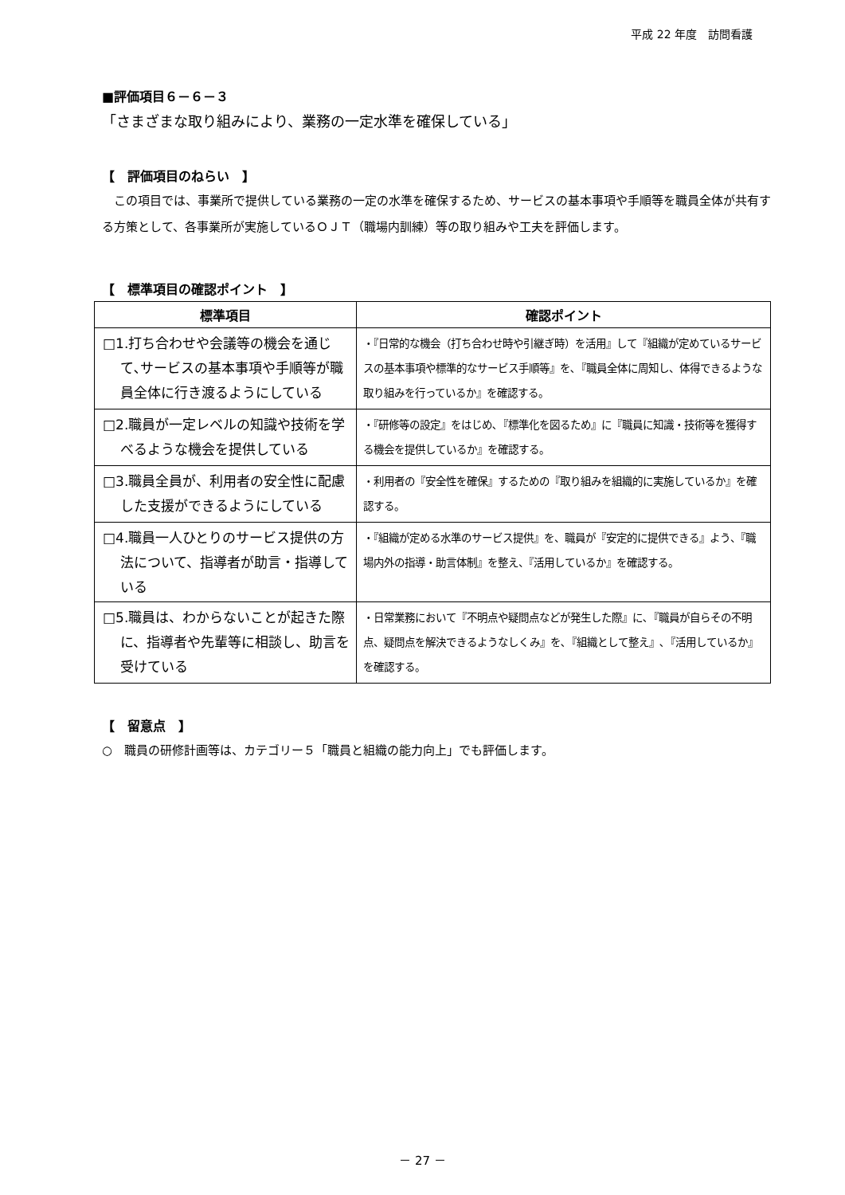平成 22 年度　訪問看護
■評価項目６－６－３
「さまざまな取り組みにより、業務の一定水準を確保している」
【　評価項目のねらい　】
　この項目では、事業所で提供している業務の一定の水準を確保するため、サービスの基本事項や手順等を職員全体が共有する方策として、各事業所が実施しているＯＪＴ（職場内訓練）等の取り組みや工夫を評価します。
【　標準項目の確認ポイント　】
| 標準項目 | 確認ポイント |
| --- | --- |
| □1.打ち合わせや会議等の機会を通じて､サービスの基本事項や手順等が職員全体に行き渡るようにしている | ・『日常的な機会（打ち合わせ時や引継ぎ時）を活用』して『組織が定めているサービスの基本事項や標準的なサービス手順等』を､『職員全体に周知し、体得できるような取り組みを行っているか』を確認する。 |
| □2.職員が一定レベルの知識や技術を学べるような機会を提供している | ・『研修等の設定』をはじめ､『標準化を図るため』に『職員に知識・技術等を獲得する機会を提供しているか』を確認する。 |
| □3.職員全員が、利用者の安全性に配慮した支援ができるようにしている | ・利用者の『安全性を確保』するための『取り組みを組織的に実施しているか』を確認する。 |
| □4.職員一人ひとりのサービス提供の方法について、指導者が助言・指導している | ・『組織が定める水準のサービス提供』を、職員が『安定的に提供できる』よう、『職場内外の指導・助言体制』を整え、『活用しているか』を確認する。 |
| □5.職員は、わからないことが起きた際に、指導者や先輩等に相談し、助言を受けている | ・日常業務において『不明点や疑問点などが発生した際』に､『職員が自らその不明点、疑問点を解決できるようなしくみ』を､『組織として整え』､『活用しているか』を確認する。 |
【　留意点　】
○　職員の研修計画等は、カテゴリー５「職員と組織の能力向上」でも評価します。
－ 27 －